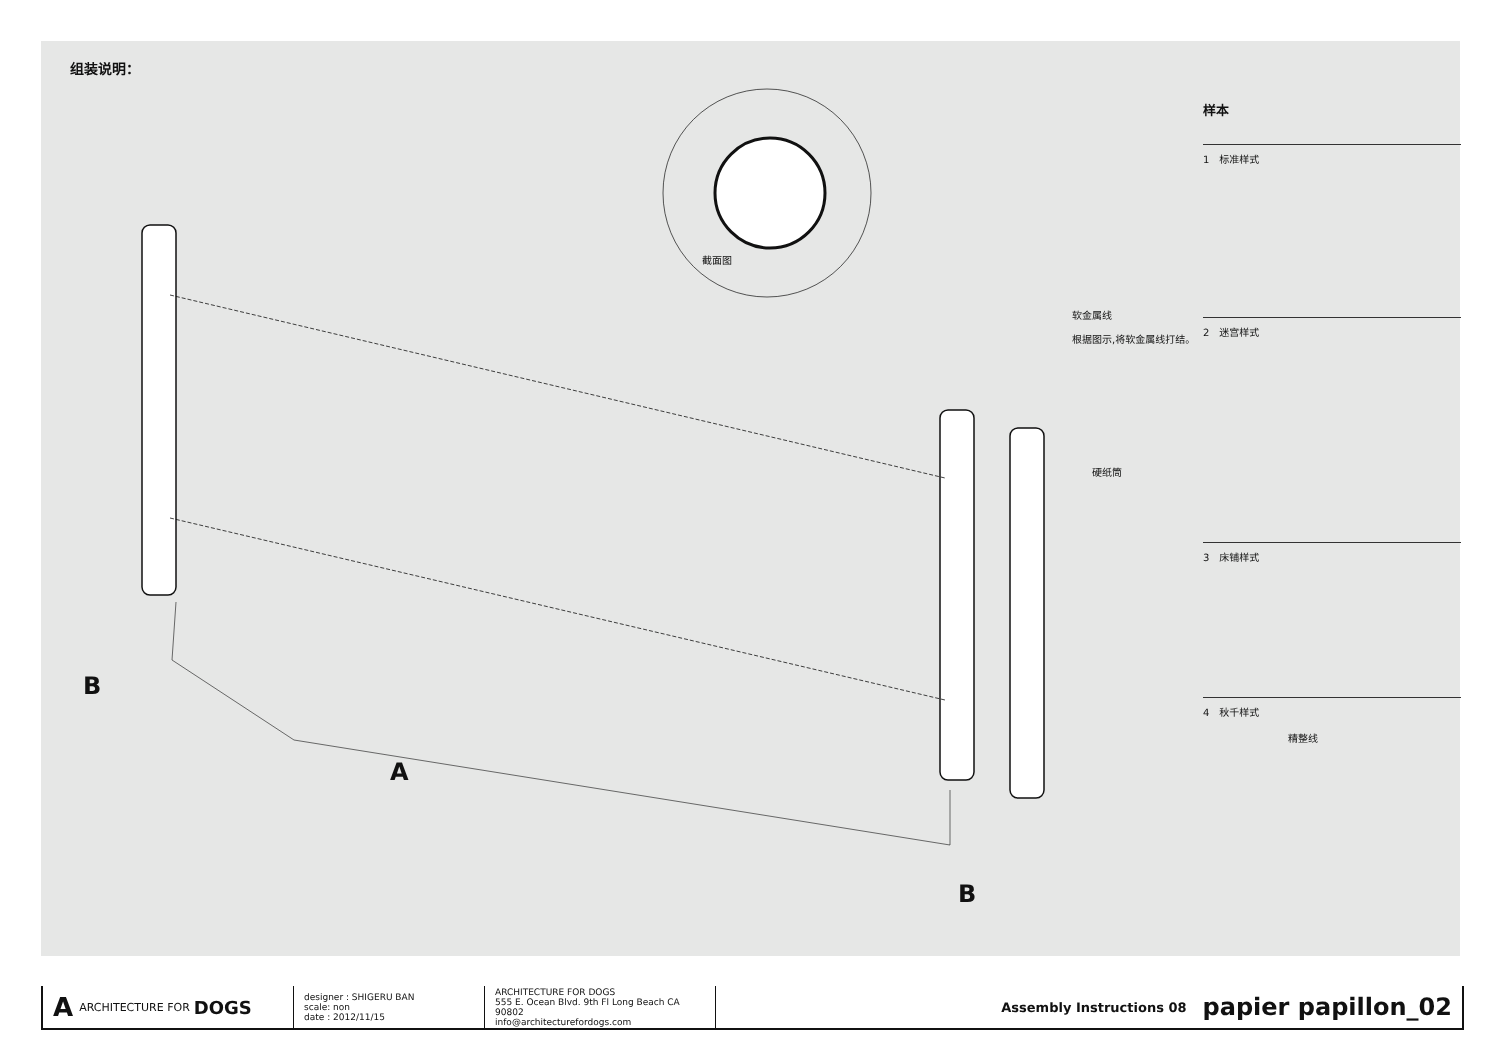组装说明：
截面图
软金属线
根据图示,将软金属线打结。
硬纸筒
B
A
B
样本
1　标准样式
2　迷宫样式
3　床铺样式
4　秋千样式
精整线
A ARCHITECTURE FOR DOGS
designer : SHIGERU BAN
scale: non
date : 2012/11/15
ARCHITECTURE FOR DOGS
555 E. Ocean Blvd. 9th Fl Long Beach CA 90802
info@architecturefordogs.com
Assembly Instructions 08 papier papillon_02